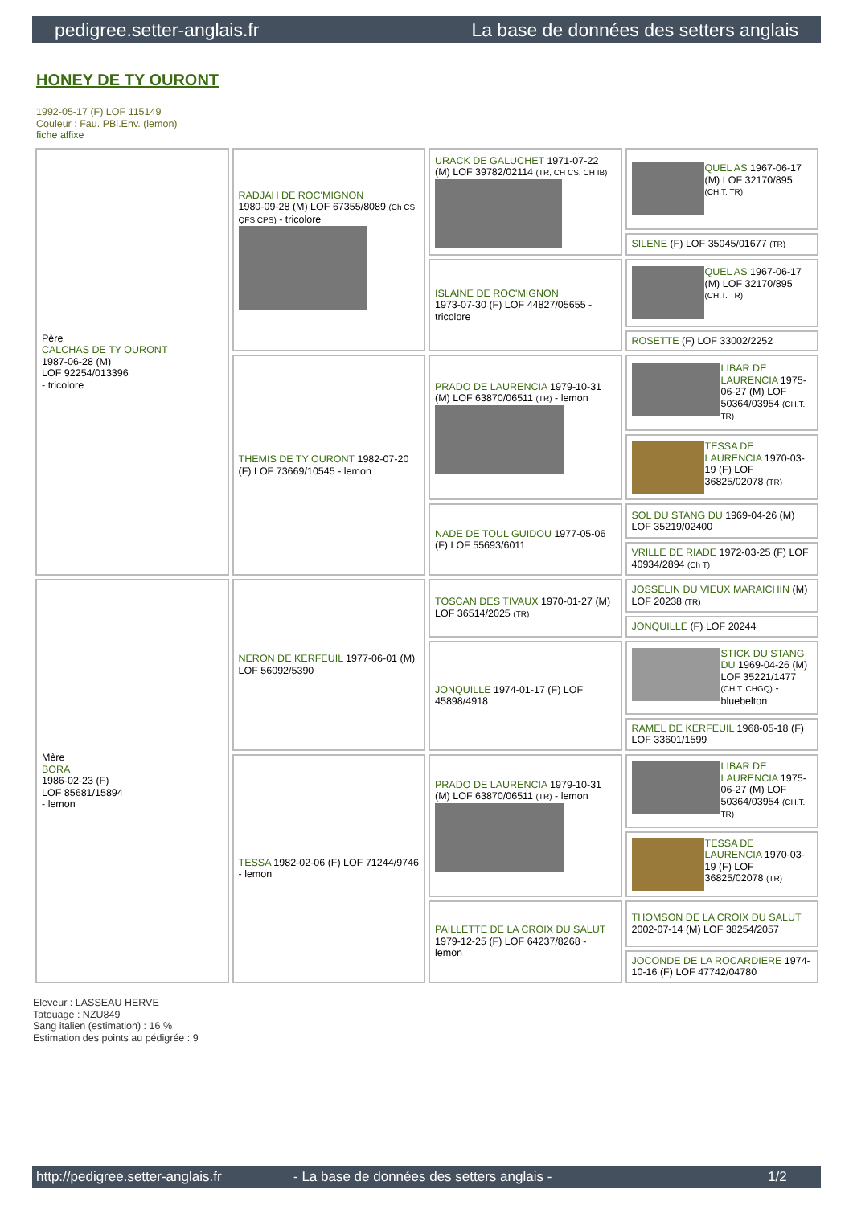pedigree.setter-anglais.fr La base de données des setters anglais
HONEY DE TY OURONT
1992-05-17 (F) LOF 115149
Couleur : Fau. PBl.Env. (lemon)
fiche affixe
| Père CALCHAS DE TY OURONT 1987-06-28 (M) LOF 92254/013396 - tricolore | RADJAH DE ROC'MIGNON 1980-09-28 (M) LOF 67355/8089 (Ch CS QFS CPS) - tricolore | URACK DE GALUCHET 1971-07-22 (M) LOF 39782/02114 (TR, CH CS, CH IB) | QUEL AS 1967-06-17 (M) LOF 32170/895 (CH.T. TR) |
| | | | SILENE (F) LOF 35045/01677 (TR) |
| | | ISLAINE DE ROC'MIGNON 1973-07-30 (F) LOF 44827/05655 - tricolore | QUEL AS 1967-06-17 (M) LOF 32170/895 (CH.T. TR) |
| | | | ROSETTE (F) LOF 33002/2252 |
| | THEMIS DE TY OURONT 1982-07-20 (F) LOF 73669/10545 - lemon | PRADO DE LAURENCIA 1979-10-31 (M) LOF 63870/06511 (TR) - lemon | LIBAR DE LAURENCIA 1975-06-27 (M) LOF 50364/03954 (CH.T. TR) |
| | | | TESSA DE LAURENCIA 1970-03-19 (F) LOF 36825/02078 (TR) |
| | | NADE DE TOUL GUIDOU 1977-05-06 (F) LOF 55693/6011 | SOL DU STANG DU 1969-04-26 (M) LOF 35219/02400 |
| | | | VRILLE DE RIADE 1972-03-25 (F) LOF 40934/2894 (Ch T) |
| Mère BORA 1986-02-23 (F) LOF 85681/15894 - lemon | NERON DE KERFEUIL 1977-06-01 (M) LOF 56092/5390 | TOSCAN DES TIVAUX 1970-01-27 (M) LOF 36514/2025 (TR) | JOSSELIN DU VIEUX MARAICHIN (M) LOF 20238 (TR) |
| | | | JONQUILLE (F) LOF 20244 |
| | | JONQUILLE 1974-01-17 (F) LOF 45898/4918 | STICK DU STANG DU 1969-04-26 (M) LOF 35221/1477 (CH.T. CHGQ) - bluebelton |
| | | | RAMEL DE KERFEUIL 1968-05-18 (F) LOF 33601/1599 |
| | TESSA 1982-02-06 (F) LOF 71244/9746 - lemon | PRADO DE LAURENCIA 1979-10-31 (M) LOF 63870/06511 (TR) - lemon | LIBAR DE LAURENCIA 1975-06-27 (M) LOF 50364/03954 (CH.T. TR) |
| | | | TESSA DE LAURENCIA 1970-03-19 (F) LOF 36825/02078 (TR) |
| | | PAILLETTE DE LA CROIX DU SALUT 1979-12-25 (F) LOF 64237/8268 - lemon | THOMSON DE LA CROIX DU SALUT 2002-07-14 (M) LOF 38254/2057 |
| | | | JOCONDE DE LA ROCARDIERE 1974-10-16 (F) LOF 47742/04780 |
Eleveur : LASSEAU HERVE
Tatouage : NZU849
Sang italien (estimation) : 16 %
Estimation des points au pédigrée : 9
http://pedigree.setter-anglais.fr - La base de données des setters anglais - 1/2